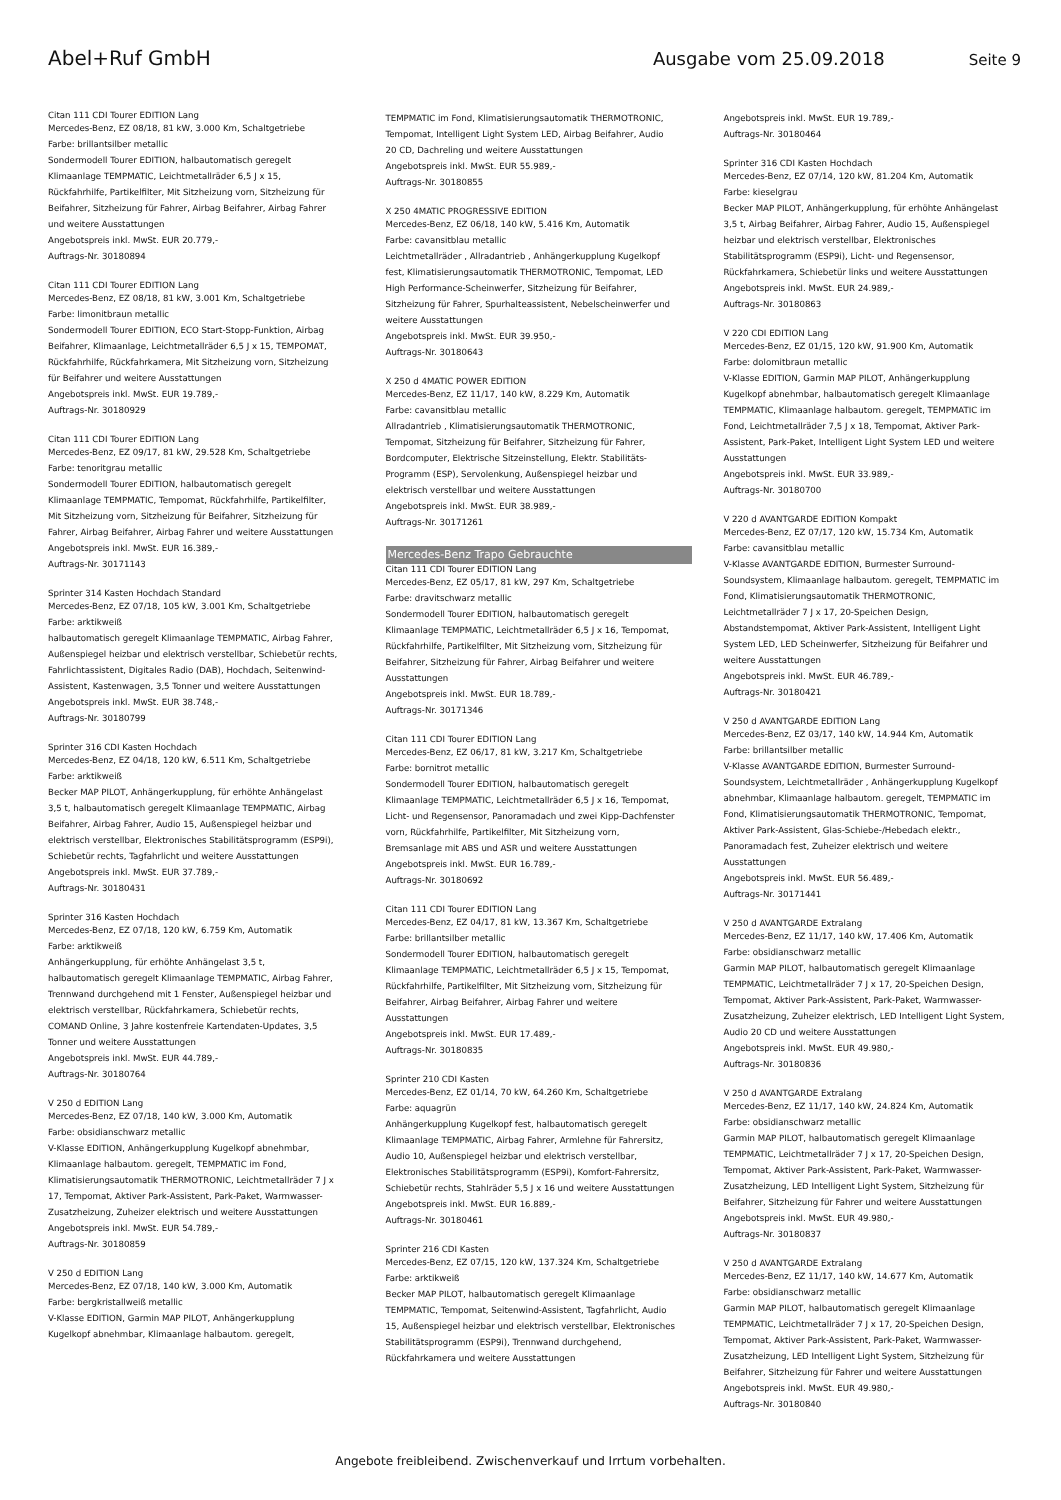Abel+Ruf GmbH Ausgabe vom 25.09.2018
Seite 9
Citan 111 CDI Tourer EDITION Lang
Mercedes-Benz, EZ 08/18, 81 kW, 3.000 Km, Schaltgetriebe
Farbe: brillantsilber metallic
Sondermodell Tourer EDITION, halbautomatisch geregelt Klimaanlage TEMPMATIC, Leichtmetallräder 6,5 J x 15, Rückfahrhilfe, Partikelfilter, Mit Sitzheizung vorn, Sitzheizung für Beifahrer, Sitzheizung für Fahrer, Airbag Beifahrer, Airbag Fahrer und weitere Ausstattungen
Angebotspreis inkl. MwSt. EUR 20.779,-
Auftrags-Nr. 30180894
Citan 111 CDI Tourer EDITION Lang
Mercedes-Benz, EZ 08/18, 81 kW, 3.001 Km, Schaltgetriebe
Farbe: limonitbraun metallic
Sondermodell Tourer EDITION, ECO Start-Stopp-Funktion, Airbag Beifahrer, Klimaanlage, Leichtmetallräder 6,5 J x 15, TEMPOMAT, Rückfahrhilfe, Rückfahrkamera, Mit Sitzheizung vorn, Sitzheizung für Beifahrer und weitere Ausstattungen
Angebotspreis inkl. MwSt. EUR 19.789,-
Auftrags-Nr. 30180929
Citan 111 CDI Tourer EDITION Lang
Mercedes-Benz, EZ 09/17, 81 kW, 29.528 Km, Schaltgetriebe
Farbe: tenoritgrau metallic
Sondermodell Tourer EDITION, halbautomatisch geregelt Klimaanlage TEMPMATIC, Tempomat, Rückfahrhilfe, Partikelfilter, Mit Sitzheizung vorn, Sitzheizung für Beifahrer, Sitzheizung für Fahrer, Airbag Beifahrer, Airbag Fahrer und weitere Ausstattungen
Angebotspreis inkl. MwSt. EUR 16.389,-
Auftrags-Nr. 30171143
Sprinter 314 Kasten Hochdach Standard
Mercedes-Benz, EZ 07/18, 105 kW, 3.001 Km, Schaltgetriebe
Farbe: arktikweiß
halbautomatisch geregelt Klimaanlage TEMPMATIC, Airbag Fahrer, Außenspiegel heizbar und elektrisch verstellbar, Schiebetür rechts, Fahrlichtassistent, Digitales Radio (DAB), Hochdach, Seitenwind-Assistent, Kastenwagen, 3,5 Tonner und weitere Ausstattungen
Angebotspreis inkl. MwSt. EUR 38.748,-
Auftrags-Nr. 30180799
Sprinter 316 CDI Kasten Hochdach
Mercedes-Benz, EZ 04/18, 120 kW, 6.511 Km, Schaltgetriebe
Farbe: arktikweiß
Becker MAP PILOT, Anhängerkupplung, für erhöhte Anhängelast 3,5 t, halbautomatisch geregelt Klimaanlage TEMPMATIC, Airbag Beifahrer, Airbag Fahrer, Audio 15, Außenspiegel heizbar und elektrisch verstellbar, Elektronisches Stabilitätsprogramm (ESP9i), Schiebetür rechts, Tagfahrlicht und weitere Ausstattungen
Angebotspreis inkl. MwSt. EUR 37.789,-
Auftrags-Nr. 30180431
Sprinter 316 Kasten Hochdach
Mercedes-Benz, EZ 07/18, 120 kW, 6.759 Km, Automatik
Farbe: arktikweiß
Anhängerkupplung, für erhöhte Anhängelast 3,5 t, halbautomatisch geregelt Klimaanlage TEMPMATIC, Airbag Fahrer, Trennwand durchgehend mit 1 Fenster, Außenspiegel heizbar und elektrisch verstellbar, Rückfahrkamera, Schiebetür rechts, COMAND Online, 3 Jahre kostenfreie Kartendaten-Updates, 3,5 Tonner und weitere Ausstattungen
Angebotspreis inkl. MwSt. EUR 44.789,-
Auftrags-Nr. 30180764
V 250 d EDITION Lang
Mercedes-Benz, EZ 07/18, 140 kW, 3.000 Km, Automatik
Farbe: obsidianschwarz metallic
V-Klasse EDITION, Anhängerkupplung Kugelkopf abnehmbar, Klimaanlage halbautom. geregelt, TEMPMATIC im Fond, Klimatisierungsautomatik THERMOTRONIC, Leichtmetallräder 7 J x 17, Tempomat, Aktiver Park-Assistent, Park-Paket, Warmwasser-Zusatzheizung, Zuheizer elektrisch und weitere Ausstattungen
Angebotspreis inkl. MwSt. EUR 54.789,-
Auftrags-Nr. 30180859
V 250 d EDITION Lang
Mercedes-Benz, EZ 07/18, 140 kW, 3.000 Km, Automatik
Farbe: bergkristallweiß metallic
V-Klasse EDITION, Garmin MAP PILOT, Anhängerkupplung Kugelkopf abnehmbar, Klimaanlage halbautom. geregelt,
TEMPMATIC im Fond, Klimatisierungsautomatik THERMOTRONIC, Tempomat, Intelligent Light System LED, Airbag Beifahrer, Audio 20 CD, Dachreling und weitere Ausstattungen
Angebotspreis inkl. MwSt. EUR 55.989,-
Auftrags-Nr. 30180855
X 250 4MATIC PROGRESSIVE EDITION
Mercedes-Benz, EZ 06/18, 140 kW, 5.416 Km, Automatik
Farbe: cavansitblau metallic
Leichtmetallräder , Allradantrieb , Anhängerkupplung Kugelkopf fest, Klimatisierungsautomatik THERMOTRONIC, Tempomat, LED High Performance-Scheinwerfer, Sitzheizung für Beifahrer, Sitzheizung für Fahrer, Spurhalteassistent, Nebelscheinwerfer und weitere Ausstattungen
Angebotspreis inkl. MwSt. EUR 39.950,-
Auftrags-Nr. 30180643
X 250 d 4MATIC POWER EDITION
Mercedes-Benz, EZ 11/17, 140 kW, 8.229 Km, Automatik
Farbe: cavansitblau metallic
Allradantrieb , Klimatisierungsautomatik THERMOTRONIC, Tempomat, Sitzheizung für Beifahrer, Sitzheizung für Fahrer, Bordcomputer, Elektrische Sitzeinstellung, Elektr. Stabilitäts-Programm (ESP), Servolenkung, Außenspiegel heizbar und elektrisch verstellbar und weitere Ausstattungen
Angebotspreis inkl. MwSt. EUR 38.989,-
Auftrags-Nr. 30171261
Mercedes-Benz Trapo Gebrauchte
Citan 111 CDI Tourer EDITION Lang
Mercedes-Benz, EZ 05/17, 81 kW, 297 Km, Schaltgetriebe
Farbe: dravitschwarz metallic
Sondermodell Tourer EDITION, halbautomatisch geregelt Klimaanlage TEMPMATIC, Leichtmetallräder 6,5 J x 16, Tempomat, Rückfahrhilfe, Partikelfilter, Mit Sitzheizung vorn, Sitzheizung für Beifahrer, Sitzheizung für Fahrer, Airbag Beifahrer und weitere Ausstattungen
Angebotspreis inkl. MwSt. EUR 18.789,-
Auftrags-Nr. 30171346
Citan 111 CDI Tourer EDITION Lang
Mercedes-Benz, EZ 06/17, 81 kW, 3.217 Km, Schaltgetriebe
Farbe: bornitrot metallic
Sondermodell Tourer EDITION, halbautomatisch geregelt Klimaanlage TEMPMATIC, Leichtmetallräder 6,5 J x 16, Tempomat, Licht- und Regensensor, Panoramadach und zwei Kipp-Dachfenster vorn, Rückfahrhilfe, Partikelfilter, Mit Sitzheizung vorn, Bremsanlage mit ABS und ASR und weitere Ausstattungen
Angebotspreis inkl. MwSt. EUR 16.789,-
Auftrags-Nr. 30180692
Citan 111 CDI Tourer EDITION Lang
Mercedes-Benz, EZ 04/17, 81 kW, 13.367 Km, Schaltgetriebe
Farbe: brillantsilber metallic
Sondermodell Tourer EDITION, halbautomatisch geregelt Klimaanlage TEMPMATIC, Leichtmetallräder 6,5 J x 15, Tempomat, Rückfahrhilfe, Partikelfilter, Mit Sitzheizung vorn, Sitzheizung für Beifahrer, Airbag Beifahrer, Airbag Fahrer und weitere Ausstattungen
Angebotspreis inkl. MwSt. EUR 17.489,-
Auftrags-Nr. 30180835
Sprinter 210 CDI Kasten
Mercedes-Benz, EZ 01/14, 70 kW, 64.260 Km, Schaltgetriebe
Farbe: aquagrün
Anhängerkupplung Kugelkopf fest, halbautomatisch geregelt Klimaanlage TEMPMATIC, Airbag Fahrer, Armlehne für Fahrersitz, Audio 10, Außenspiegel heizbar und elektrisch verstellbar, Elektronisches Stabilitätsprogramm (ESP9i), Komfort-Fahrersitz, Schiebetür rechts, Stahlräder 5,5 J x 16 und weitere Ausstattungen
Angebotspreis inkl. MwSt. EUR 16.889,-
Auftrags-Nr. 30180461
Sprinter 216 CDI Kasten
Mercedes-Benz, EZ 07/15, 120 kW, 137.324 Km, Schaltgetriebe
Farbe: arktikweiß
Becker MAP PILOT, halbautomatisch geregelt Klimaanlage TEMPMATIC, Tempomat, Seitenwind-Assistent, Tagfahrlicht, Audio 15, Außenspiegel heizbar und elektrisch verstellbar, Elektronisches Stabilitätsprogramm (ESP9i), Trennwand durchgehend, Rückfahrkamera und weitere Ausstattungen
Angebotspreis inkl. MwSt. EUR 19.789,-
Auftrags-Nr. 30180464
Sprinter 316 CDI Kasten Hochdach
Mercedes-Benz, EZ 07/14, 120 kW, 81.204 Km, Automatik
Farbe: kieselgrau
Becker MAP PILOT, Anhängerkupplung, für erhöhte Anhängelast 3,5 t, Airbag Beifahrer, Airbag Fahrer, Audio 15, Außenspiegel heizbar und elektrisch verstellbar, Elektronisches Stabilitätsprogramm (ESP9i), Licht- und Regensensor, Rückfahrkamera, Schiebetür links und weitere Ausstattungen
Angebotspreis inkl. MwSt. EUR 24.989,-
Auftrags-Nr. 30180863
V 220 CDI EDITION Lang
Mercedes-Benz, EZ 01/15, 120 kW, 91.900 Km, Automatik
Farbe: dolomitbraun metallic
V-Klasse EDITION, Garmin MAP PILOT, Anhängerkupplung Kugelkopf abnehmbar, halbautomatisch geregelt Klimaanlage TEMPMATIC, Klimaanlage halbautom. geregelt, TEMPMATIC im Fond, Leichtmetallräder 7,5 J x 18, Tempomat, Aktiver Park-Assistent, Park-Paket, Intelligent Light System LED und weitere Ausstattungen
Angebotspreis inkl. MwSt. EUR 33.989,-
Auftrags-Nr. 30180700
V 220 d AVANTGARDE EDITION Kompakt
Mercedes-Benz, EZ 07/17, 120 kW, 15.734 Km, Automatik
Farbe: cavansitblau metallic
V-Klasse AVANTGARDE EDITION, Burmester Surround-Soundsystem, Klimaanlage halbautom. geregelt, TEMPMATIC im Fond, Klimatisierungsautomatik THERMOTRONIC, Leichtmetallräder 7 J x 17, 20-Speichen Design, Abstandstempomat, Aktiver Park-Assistent, Intelligent Light System LED, LED Scheinwerfer, Sitzheizung für Beifahrer und weitere Ausstattungen
Angebotspreis inkl. MwSt. EUR 46.789,-
Auftrags-Nr. 30180421
V 250 d AVANTGARDE EDITION Lang
Mercedes-Benz, EZ 03/17, 140 kW, 14.944 Km, Automatik
Farbe: brillantsilber metallic
V-Klasse AVANTGARDE EDITION, Burmester Surround-Soundsystem, Leichtmetallräder , Anhängerkupplung Kugelkopf abnehmbar, Klimaanlage halbautom. geregelt, TEMPMATIC im Fond, Klimatisierungsautomatik THERMOTRONIC, Tempomat, Aktiver Park-Assistent, Glas-Schiebe-/Hebedach elektr., Panoramadach fest, Zuheizer elektrisch und weitere Ausstattungen
Angebotspreis inkl. MwSt. EUR 56.489,-
Auftrags-Nr. 30171441
V 250 d AVANTGARDE Extralang
Mercedes-Benz, EZ 11/17, 140 kW, 17.406 Km, Automatik
Farbe: obsidianschwarz metallic
Garmin MAP PILOT, halbautomatisch geregelt Klimaanlage TEMPMATIC, Leichtmetallräder 7 J x 17, 20-Speichen Design, Tempomat, Aktiver Park-Assistent, Park-Paket, Warmwasser-Zusatzheizung, Zuheizer elektrisch, LED Intelligent Light System, Audio 20 CD und weitere Ausstattungen
Angebotspreis inkl. MwSt. EUR 49.980,-
Auftrags-Nr. 30180836
V 250 d AVANTGARDE Extralang
Mercedes-Benz, EZ 11/17, 140 kW, 24.824 Km, Automatik
Farbe: obsidianschwarz metallic
Garmin MAP PILOT, halbautomatisch geregelt Klimaanlage TEMPMATIC, Leichtmetallräder 7 J x 17, 20-Speichen Design, Tempomat, Aktiver Park-Assistent, Park-Paket, Warmwasser-Zusatzheizung, LED Intelligent Light System, Sitzheizung für Beifahrer, Sitzheizung für Fahrer und weitere Ausstattungen
Angebotspreis inkl. MwSt. EUR 49.980,-
Auftrags-Nr. 30180837
V 250 d AVANTGARDE Extralang
Mercedes-Benz, EZ 11/17, 140 kW, 14.677 Km, Automatik
Farbe: obsidianschwarz metallic
Garmin MAP PILOT, halbautomatisch geregelt Klimaanlage TEMPMATIC, Leichtmetallräder 7 J x 17, 20-Speichen Design, Tempomat, Aktiver Park-Assistent, Park-Paket, Warmwasser-Zusatzheizung, LED Intelligent Light System, Sitzheizung für Beifahrer, Sitzheizung für Fahrer und weitere Ausstattungen
Angebotspreis inkl. MwSt. EUR 49.980,-
Auftrags-Nr. 30180840
Angebote freibleibend. Zwischenverkauf und Irrtum vorbehalten.